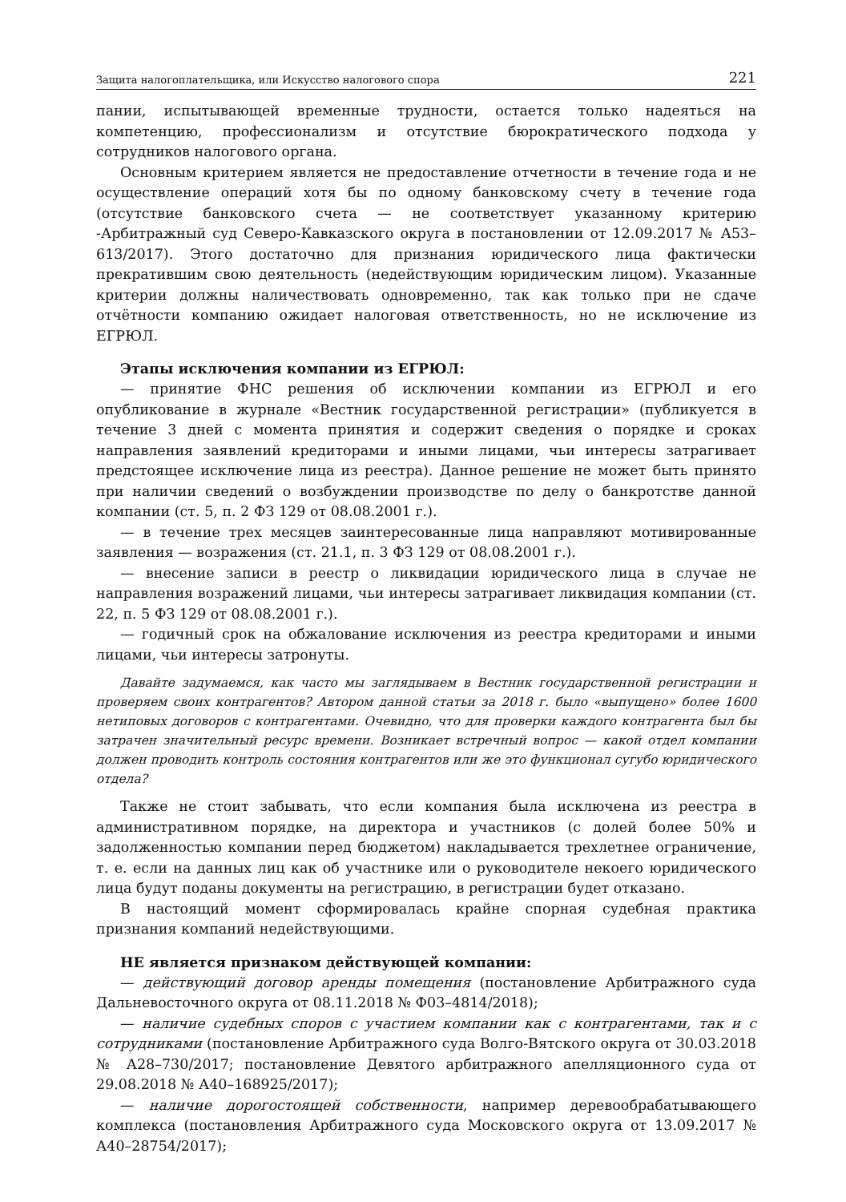Защита налогоплательщика, или Искусство налогового спора 221
пании, испытывающей временные трудности, остается только надеяться на компетенцию, профессионализм и отсутствие бюрократического подхода у сотрудников налогового органа.
Основным критерием является не предоставление отчетности в течение года и не осуществление операций хотя бы по одному банковскому счету в течение года (отсутствие банковского счета — не соответствует указанному критерию -Арбитражный суд Северо-Кавказского округа в постановлении от 12.09.2017 № А53–613/2017). Этого достаточно для признания юридического лица фактически прекратившим свою деятельность (недействующим юридическим лицом). Указанные критерии должны наличествовать одновременно, так как только при не сдаче отчётности компанию ожидает налоговая ответственность, но не исключение из ЕГРЮЛ.
Этапы исключения компании из ЕГРЮЛ:
— принятие ФНС решения об исключении компании из ЕГРЮЛ и его опубликование в журнале «Вестник государственной регистрации» (публикуется в течение 3 дней с момента принятия и содержит сведения о порядке и сроках направления заявлений кредиторами и иными лицами, чьи интересы затрагивает предстоящее исключение лица из реестра). Данное решение не может быть принято при наличии сведений о возбуждении производстве по делу о банкротстве данной компании (ст. 5, п. 2 ФЗ 129 от 08.08.2001 г.).
— в течение трех месяцев заинтересованные лица направляют мотивированные заявления — возражения (ст. 21.1, п. 3 ФЗ 129 от 08.08.2001 г.).
— внесение записи в реестр о ликвидации юридического лица в случае не направления возражений лицами, чьи интересы затрагивает ликвидация компании (ст. 22, п. 5 ФЗ 129 от 08.08.2001 г.).
— годичный срок на обжалование исключения из реестра кредиторами и иными лицами, чьи интересы затронуты.
Давайте задумаемся, как часто мы заглядываем в Вестник государственной регистрации и проверяем своих контрагентов? Автором данной статьи за 2018 г. было «выпущено» более 1600 нетиповых договоров с контрагентами. Очевидно, что для проверки каждого контрагента был бы затрачен значительный ресурс времени. Возникает встречный вопрос — какой отдел компании должен проводить контроль состояния контрагентов или же это функционал сугубо юридического отдела?
Также не стоит забывать, что если компания была исключена из реестра в административном порядке, на директора и участников (с долей более 50% и задолженностью компании перед бюджетом) накладывается трехлетнее ограничение, т. е. если на данных лиц как об участнике или о руководителе некоего юридического лица будут поданы документы на регистрацию, в регистрации будет отказано.
В настоящий момент сформировалась крайне спорная судебная практика признания компаний недействующими.
НЕ является признаком действующей компании:
— действующий договор аренды помещения (постановление Арбитражного суда Дальневосточного округа от 08.11.2018 № Ф03–4814/2018);
— наличие судебных споров с участием компании как с контрагентами, так и с сотрудниками (постановление Арбитражного суда Волго-Вятского округа от 30.03.2018 № А28–730/2017; постановление Девятого арбитражного апелляционного суда от 29.08.2018 № А40–168925/2017);
— наличие дорогостоящей собственности, например деревообрабатывающего комплекса (постановления Арбитражного суда Московского округа от 13.09.2017 № А40–28754/2017);